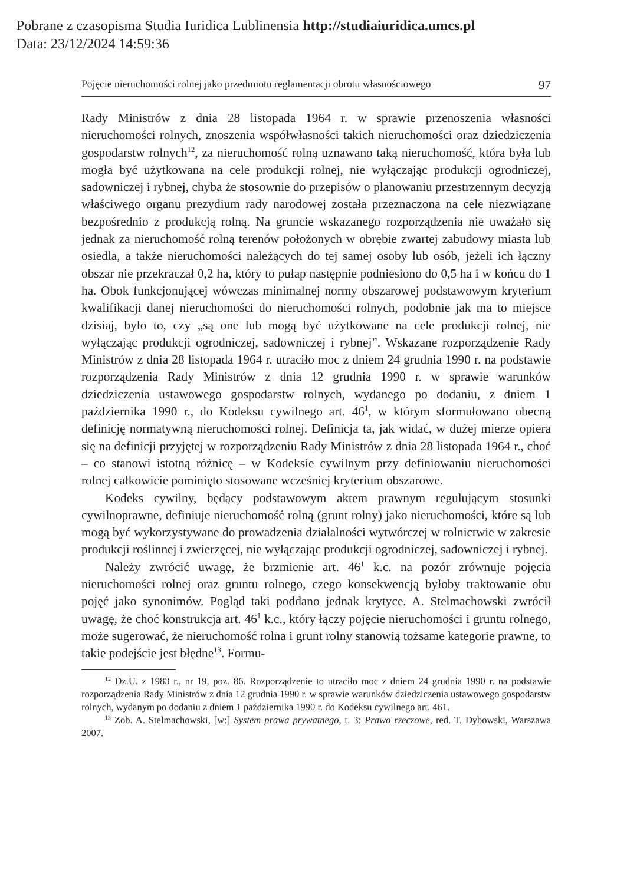Pobrane z czasopisma Studia Iuridica Lublinensia http://studiaiuridica.umcs.pl
Data: 23/12/2024 14:59:36
Pojęcie nieruchomości rolnej jako przedmiotu reglamentacji obrotu własnościowego 97
Rady Ministrów z dnia 28 listopada 1964 r. w sprawie przenoszenia własności nieruchomości rolnych, znoszenia współwłasności takich nieruchomości oraz dziedziczenia gospodarstw rolnych<sup>12</sup>, za nieruchomość rolną uznawano taką nieruchomość, która była lub mogła być użytkowana na cele produkcji rolnej, nie wyłączając produkcji ogrodniczej, sadowniczej i rybnej, chyba że stosownie do przepisów o planowaniu przestrzennym decyzją właściwego organu prezydium rady narodowej została przeznaczona na cele niezwiązane bezpośrednio z produkcją rolną. Na gruncie wskazanego rozporządzenia nie uważało się jednak za nieruchomość rolną terenów położonych w obrębie zwartej zabudowy miasta lub osiedla, a także nieruchomości należących do tej samej osoby lub osób, jeżeli ich łączny obszar nie przekraczał 0,2 ha, który to pułap następnie podniesiono do 0,5 ha i w końcu do 1 ha. Obok funkcjonującej wówczas minimalnej normy obszarowej podstawowym kryterium kwalifikacji danej nieruchomości do nieruchomości rolnych, podobnie jak ma to miejsce dzisiaj, było to, czy „są one lub mogą być użytkowane na cele produkcji rolnej, nie wyłączając produkcji ogrodniczej, sadowniczej i rybnej”. Wskazane rozporządzenie Rady Ministrów z dnia 28 listopada 1964 r. utraciło moc z dniem 24 grudnia 1990 r. na podstawie rozporządzenia Rady Ministrów z dnia 12 grudnia 1990 r. w sprawie warunków dziedziczenia ustawowego gospodarstw rolnych, wydanego po dodaniu, z dniem 1 października 1990 r., do Kodeksu cywilnego art. 46<sup>1</sup>, w którym sformułowano obecną definicję normatywną nieruchomości rolnej. Definicja ta, jak widać, w dużej mierze opiera się na definicji przyjętej w rozporządzeniu Rady Ministrów z dnia 28 listopada 1964 r., choć – co stanowi istotną różnicę – w Kodeksie cywilnym przy definiowaniu nieruchomości rolnej całkowicie pominięto stosowane wcześniej kryterium obszarowe.
Kodeks cywilny, będący podstawowym aktem prawnym regulującym stosunki cywilnoprawne, definiuje nieruchomość rolną (grunt rolny) jako nieruchomości, które są lub mogą być wykorzystywane do prowadzenia działalności wytwórczej w rolnictwie w zakresie produkcji roślinnej i zwierzęcej, nie wyłączając produkcji ogrodniczej, sadowniczej i rybnej.
Należy zwrócić uwagę, że brzmienie art. 46<sup>1</sup> k.c. na pozór zrównuje pojęcia nieruchomości rolnej oraz gruntu rolnego, czego konsekwencją byłoby traktowanie obu pojęć jako synonimów. Pogląd taki poddano jednak krytyce. A. Stelmachowski zwrócił uwagę, że choć konstrukcja art. 46<sup>1</sup> k.c., który łączy pojęcie nieruchomości i gruntu rolnego, może sugerować, że nieruchomość rolna i grunt rolny stanowią tożsame kategorie prawne, to takie podejście jest błędne<sup>13</sup>. Formu-
<sup>12</sup> Dz.U. z 1983 r., nr 19, poz. 86. Rozporządzenie to utraciło moc z dniem 24 grudnia 1990 r. na podstawie rozporządzenia Rady Ministrów z dnia 12 grudnia 1990 r. w sprawie warunków dziedziczenia ustawowego gospodarstw rolnych, wydanym po dodaniu z dniem 1 października 1990 r. do Kodeksu cywilnego art. 461.
<sup>13</sup> Zob. A. Stelmachowski, [w:] System prawa prywatnego, t. 3: Prawo rzeczowe, red. T. Dybowski, Warszawa 2007.